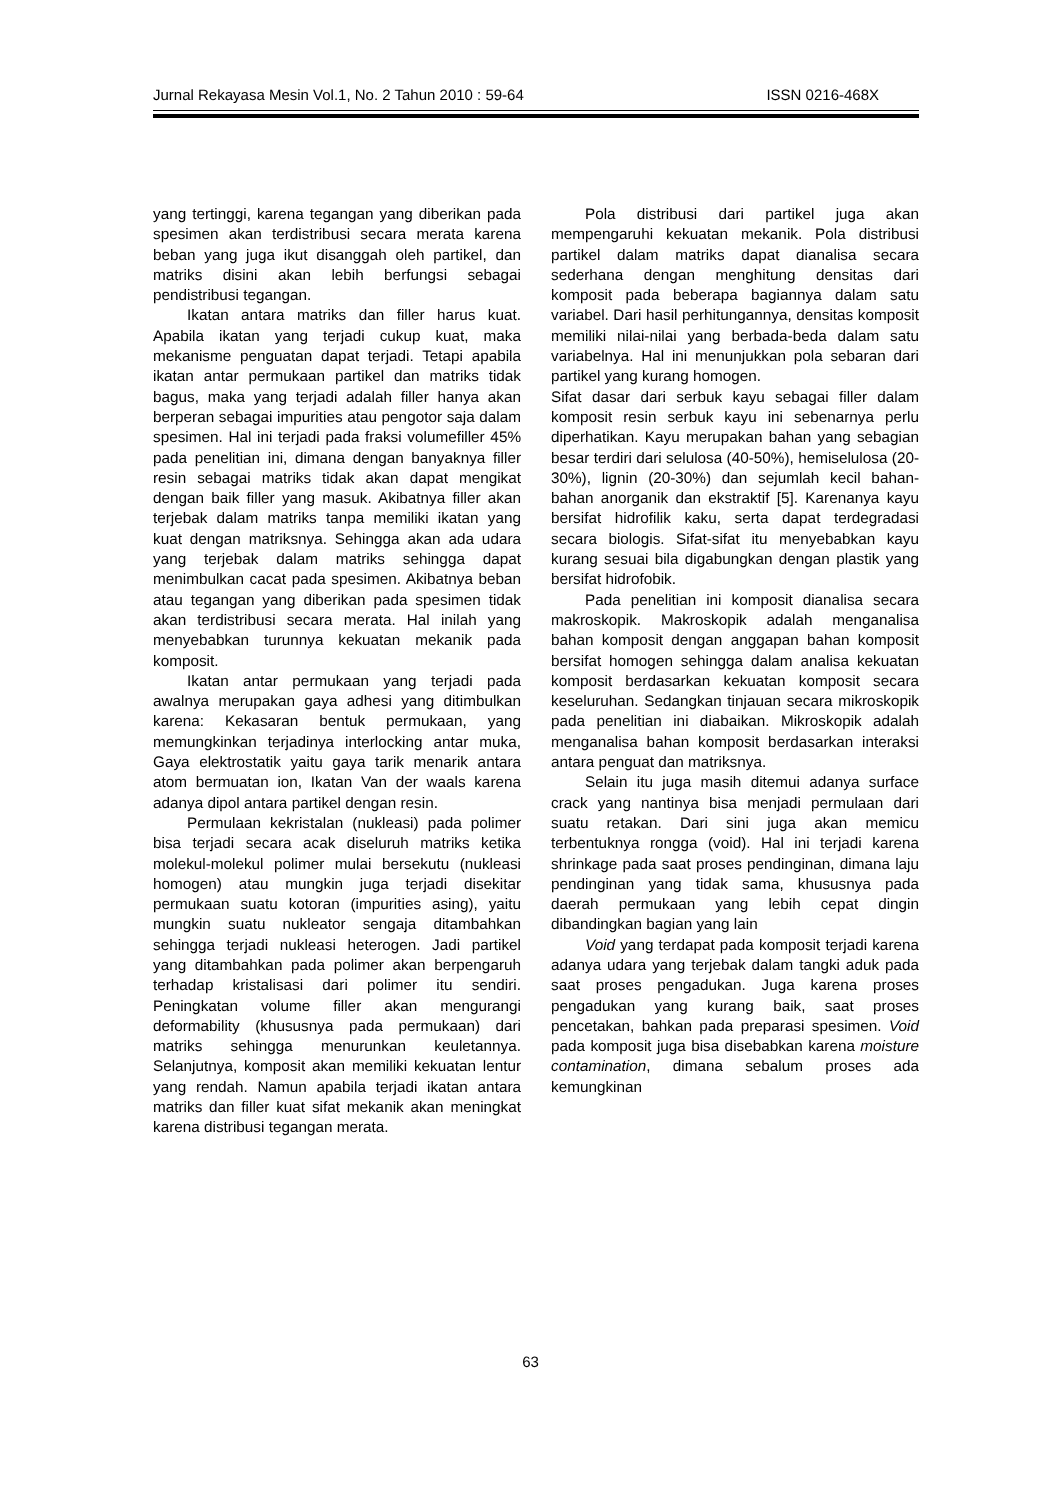Jurnal Rekayasa Mesin Vol.1, No. 2 Tahun 2010 : 59-64 ISSN 0216-468X
yang tertinggi, karena tegangan yang diberikan pada spesimen akan terdistribusi secara merata karena beban yang juga ikut disanggah oleh partikel, dan matriks disini akan lebih berfungsi sebagai pendistribusi tegangan.
Ikatan antara matriks dan filler harus kuat. Apabila ikatan yang terjadi cukup kuat, maka mekanisme penguatan dapat terjadi. Tetapi apabila ikatan antar permukaan partikel dan matriks tidak bagus, maka yang terjadi adalah filler hanya akan berperan sebagai impurities atau pengotor saja dalam spesimen. Hal ini terjadi pada fraksi volumefiller 45% pada penelitian ini, dimana dengan banyaknya filler resin sebagai matriks tidak akan dapat mengikat dengan baik filler yang masuk. Akibatnya filler akan terjebak dalam matriks tanpa memiliki ikatan yang kuat dengan matriksnya. Sehingga akan ada udara yang terjebak dalam matriks sehingga dapat menimbulkan cacat pada spesimen. Akibatnya beban atau tegangan yang diberikan pada spesimen tidak akan terdistribusi secara merata. Hal inilah yang menyebabkan turunnya kekuatan mekanik pada komposit.
Ikatan antar permukaan yang terjadi pada awalnya merupakan gaya adhesi yang ditimbulkan karena: Kekasaran bentuk permukaan, yang memungkinkan terjadinya interlocking antar muka, Gaya elektrostatik yaitu gaya tarik menarik antara atom bermuatan ion, Ikatan Van der waals karena adanya dipol antara partikel dengan resin.
Permulaan kekristalan (nukleasi) pada polimer bisa terjadi secara acak diseluruh matriks ketika molekul-molekul polimer mulai bersekutu (nukleasi homogen) atau mungkin juga terjadi disekitar permukaan suatu kotoran (impurities asing), yaitu mungkin suatu nukleator sengaja ditambahkan sehingga terjadi nukleasi heterogen. Jadi partikel yang ditambahkan pada polimer akan berpengaruh terhadap kristalisasi dari polimer itu sendiri. Peningkatan volume filler akan mengurangi deformability (khususnya pada permukaan) dari matriks sehingga menurunkan keuletannya. Selanjutnya, komposit akan memiliki kekuatan lentur yang rendah. Namun apabila terjadi ikatan antara matriks dan filler kuat sifat mekanik akan meningkat karena distribusi tegangan merata.
Pola distribusi dari partikel juga akan mempengaruhi kekuatan mekanik. Pola distribusi partikel dalam matriks dapat dianalisa secara sederhana dengan menghitung densitas dari komposit pada beberapa bagiannya dalam satu variabel. Dari hasil perhitungannya, densitas komposit memiliki nilai-nilai yang berbada-beda dalam satu variabelnya. Hal ini menunjukkan pola sebaran dari partikel yang kurang homogen.
Sifat dasar dari serbuk kayu sebagai filler dalam komposit resin serbuk kayu ini sebenarnya perlu diperhatikan. Kayu merupakan bahan yang sebagian besar terdiri dari selulosa (40-50%), hemiselulosa (20-30%), lignin (20-30%) dan sejumlah kecil bahan-bahan anorganik dan ekstraktif [5]. Karenanya kayu bersifat hidrofilik kaku, serta dapat terdegradasi secara biologis. Sifat-sifat itu menyebabkan kayu kurang sesuai bila digabungkan dengan plastik yang bersifat hidrofobik.
Pada penelitian ini komposit dianalisa secara makroskopik. Makroskopik adalah menganalisa bahan komposit dengan anggapan bahan komposit bersifat homogen sehingga dalam analisa kekuatan komposit berdasarkan kekuatan komposit secara keseluruhan. Sedangkan tinjauan secara mikroskopik pada penelitian ini diabaikan. Mikroskopik adalah menganalisa bahan komposit berdasarkan interaksi antara penguat dan matriksnya.
Selain itu juga masih ditemui adanya surface crack yang nantinya bisa menjadi permulaan dari suatu retakan. Dari sini juga akan memicu terbentuknya rongga (void). Hal ini terjadi karena shrinkage pada saat proses pendinginan, dimana laju pendinginan yang tidak sama, khususnya pada daerah permukaan yang lebih cepat dingin dibandingkan bagian yang lain
Void yang terdapat pada komposit terjadi karena adanya udara yang terjebak dalam tangki aduk pada saat proses pengadukan. Juga karena proses pengadukan yang kurang baik, saat proses pencetakan, bahkan pada preparasi spesimen. Void pada komposit juga bisa disebabkan karena moisture contamination, dimana sebalum proses ada kemungkinan
63